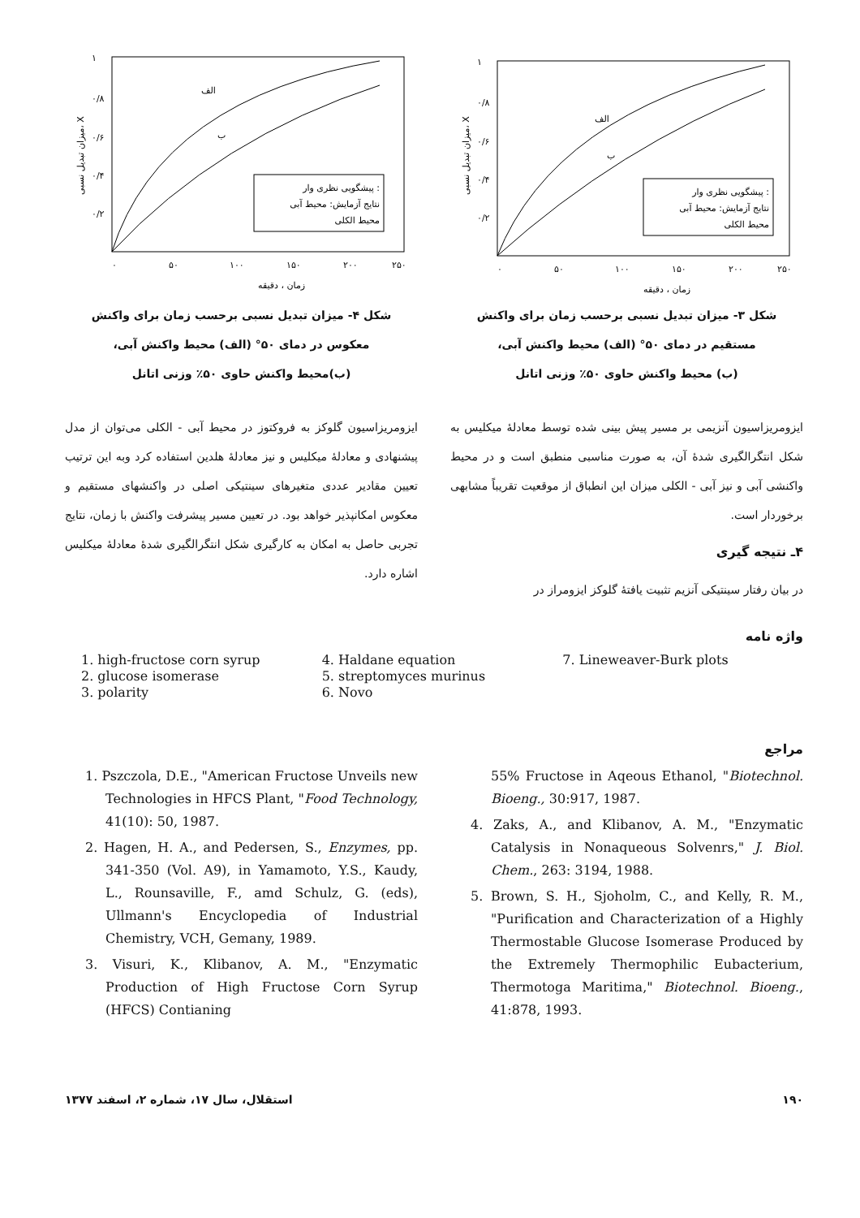پیشگویی نظری وار :
نتایج آزمایش: محیط آبی
محیط الکلی
الف
ب
۱
۰/۸
۰/۶
۰/۴
۰/۲
۰
۵۰
۱۰۰
۱۵۰
۲۰۰
۲۵۰
زمان ، دقیقه
میزان تبدیل نسبی، X
شکل ۳- میزان تبدیل نسبی برحسب زمان برای واکنش
مستقیم در دمای ۵۰° (الف) محیط واکنش آبی،
(ب) محیط واکنش حاوی ۵۰٪ وزنی اتانل
پیشگویی نظری وار :
نتایج آزمایش: محیط آبی
محیط الکلی
الف
ب
۱
۰/۸
۰/۶
۰/۴
۰/۲
۰
۵۰
۱۰۰
۱۵۰
۲۰۰
۲۵۰
زمان ، دقیقه
میزان تبدیل نسبی، X
شکل ۴- میزان تبدیل نسبی برحسب زمان برای واکنش
معکوس در دمای ۵۰° (الف) محیط واکنش آبی،
(ب)محیط واکنش حاوی ۵۰٪ وزنی اتانل
ایزومریزاسیون آنزیمی بر مسیر پیش بینی شده توسط معادلهٔ میکلیس به شکل انتگرالگیری شدهٔ آن، به صورت مناسبی منطبق است و در محیط واکنشی آبی و نیز آبی - الکلی میزان این انطباق از موقعیت تقریباً مشابهی برخوردار است.
۴ـ نتیجه گیری
در بیان رفتار سینتیکی آنزیم تثبیت یافتهٔ گلوکز ایزومراز در
ایزومریزاسیون گلوکز به فروکتوز در محیط آبی - الکلی می‌توان از مدل پیشنهادی و معادلهٔ میکلیس و نیز معادلهٔ هلدین استفاده کرد وبه این ترتیب تعیین مقادیر عددی متغیرهای سینتیکی اصلی در واکنشهای مستقیم و معکوس امکانپذیر خواهد بود. در تعیین مسیر پیشرفت واکنش با زمان، نتایج تجربی حاصل به امکان به کارگیری شکل انتگرالگیری شدهٔ معادلهٔ میکلیس اشاره دارد.
واژه نامه
1. high-fructose corn syrup
2. glucose isomerase
3. polarity
4. Haldane equation
5. streptomyces murinus
6. Novo
7. Lineweaver-Burk plots
مراجع
1. Pszczola, D.E., "American Fructose Unveils new Technologies in HFCS Plant, "Food Technology, 41(10): 50, 1987.
2. Hagen, H. A., and Pedersen, S., Enzymes, pp. 341-350 (Vol. A9), in Yamamoto, Y.S., Kaudy, L., Rounsaville, F., amd Schulz, G. (eds), Ullmann's Encyclopedia of Industrial Chemistry, VCH, Gemany, 1989.
3. Visuri, K., Klibanov, A. M., "Enzymatic Production of High Fructose Corn Syrup (HFCS) Contianing
55% Fructose in Aqeous Ethanol, "Biotechnol. Bioeng., 30:917, 1987.
4. Zaks, A., and Klibanov, A. M., "Enzymatic Catalysis in Nonaqueous Solvenrs," J. Biol. Chem., 263: 3194, 1988.
5. Brown, S. H., Sjoholm, C., and Kelly, R. M., "Purification and Characterization of a Highly Thermostable Glucose Isomerase Produced by the Extremely Thermophilic Eubacterium, Thermotoga Maritima," Biotechnol. Bioeng., 41:878, 1993.
۱۹۰ استقلال، سال ۱۷، شماره ۲، اسفند ۱۳۷۷